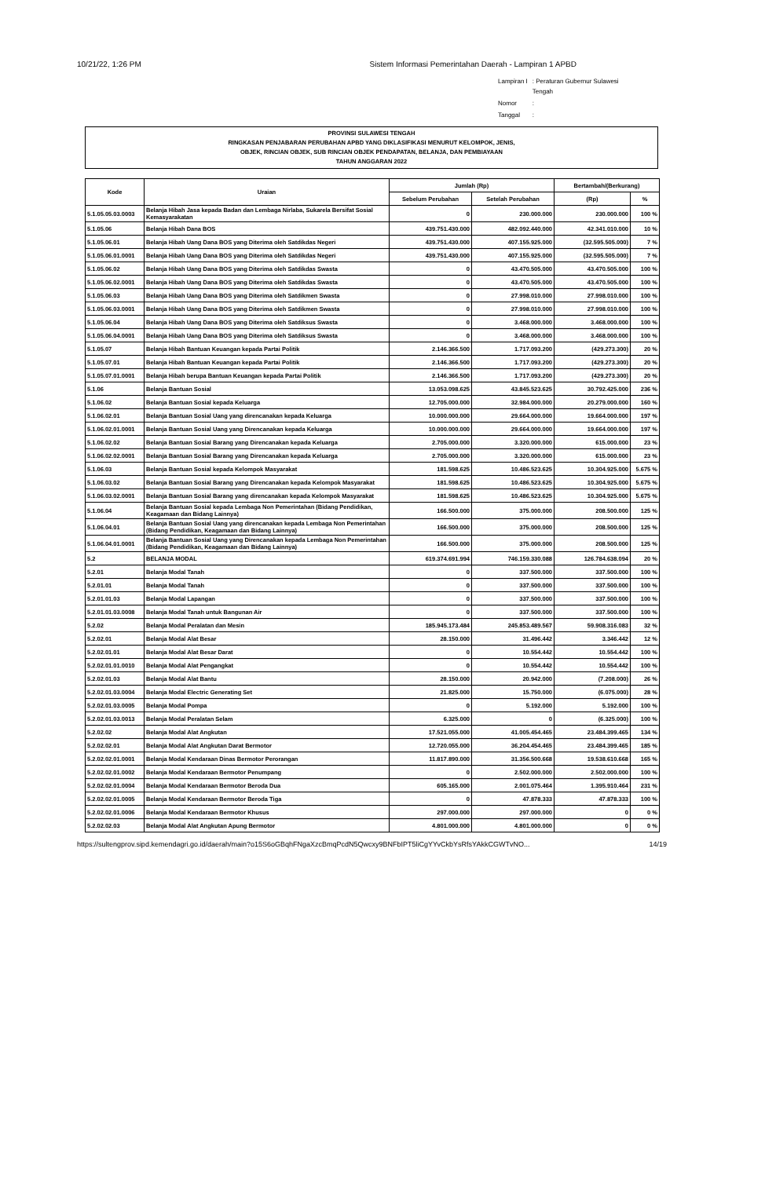10/21/22, 1:26 PM Sistem Informasi Pemerintahan Daerah - Lampiran 1 APBD
| Lampiran I | : Peraturan Gubernur Sulawesi Tengah |
| Nomor | : |
| Tanggal | : |
PROVINSI SULAWESI TENGAH
RINGKASAN PENJABARAN PERUBAHAN APBD YANG DIKLASIFIKASI MENURUT KELOMPOK, JENIS,
OBJEK, RINCIAN OBJEK, SUB RINCIAN OBJEK PENDAPATAN, BELANJA, DAN PEMBIAYAAN
TAHUN ANGGARAN 2022
| Kode | Uraian | Jumlah (Rp) | | Bertambah/(Berkurang) | |
| --- | --- | --- | --- | --- | --- |
| | | Sebelum Perubahan | Setelah Perubahan | (Rp) | % |
| 5.1.05.05.03.0003 | Belanja Hibah Jasa kepada Badan dan Lembaga Nirlaba, Sukarela Bersifat Sosial Kemasyarakatan | 0 | 230.000.000 | 230.000.000 | 100 % |
| 5.1.05.06 | Belanja Hibah Dana BOS | 439.751.430.000 | 482.092.440.000 | 42.341.010.000 | 10 % |
| 5.1.05.06.01 | Belanja Hibah Uang Dana BOS yang Diterima oleh Satdikdas Negeri | 439.751.430.000 | 407.155.925.000 | (32.595.505.000) | 7 % |
| 5.1.05.06.01.0001 | Belanja Hibah Uang Dana BOS yang Diterima oleh Satdikdas Negeri | 439.751.430.000 | 407.155.925.000 | (32.595.505.000) | 7 % |
| 5.1.05.06.02 | Belanja Hibah Uang Dana BOS yang Diterima oleh Satdikdas Swasta | 0 | 43.470.505.000 | 43.470.505.000 | 100 % |
| 5.1.05.06.02.0001 | Belanja Hibah Uang Dana BOS yang Diterima oleh Satdikdas Swasta | 0 | 43.470.505.000 | 43.470.505.000 | 100 % |
| 5.1.05.06.03 | Belanja Hibah Uang Dana BOS yang Diterima oleh Satdikmen Swasta | 0 | 27.998.010.000 | 27.998.010.000 | 100 % |
| 5.1.05.06.03.0001 | Belanja Hibah Uang Dana BOS yang Diterima oleh Satdikmen Swasta | 0 | 27.998.010.000 | 27.998.010.000 | 100 % |
| 5.1.05.06.04 | Belanja Hibah Uang Dana BOS yang Diterima oleh Satdiksus Swasta | 0 | 3.468.000.000 | 3.468.000.000 | 100 % |
| 5.1.05.06.04.0001 | Belanja Hibah Uang Dana BOS yang Diterima oleh Satdiksus Swasta | 0 | 3.468.000.000 | 3.468.000.000 | 100 % |
| 5.1.05.07 | Belanja Hibah Bantuan Keuangan kepada Partai Politik | 2.146.366.500 | 1.717.093.200 | (429.273.300) | 20 % |
| 5.1.05.07.01 | Belanja Hibah Bantuan Keuangan kepada Partai Politik | 2.146.366.500 | 1.717.093.200 | (429.273.300) | 20 % |
| 5.1.05.07.01.0001 | Belanja Hibah berupa Bantuan Keuangan kepada Partai Politik | 2.146.366.500 | 1.717.093.200 | (429.273.300) | 20 % |
| 5.1.06 | Belanja Bantuan Sosial | 13.053.098.625 | 43.845.523.625 | 30.792.425.000 | 236 % |
| 5.1.06.02 | Belanja Bantuan Sosial kepada Keluarga | 12.705.000.000 | 32.984.000.000 | 20.279.000.000 | 160 % |
| 5.1.06.02.01 | Belanja Bantuan Sosial Uang yang direncanakan kepada Keluarga | 10.000.000.000 | 29.664.000.000 | 19.664.000.000 | 197 % |
| 5.1.06.02.01.0001 | Belanja Bantuan Sosial Uang yang Direncanakan kepada Keluarga | 10.000.000.000 | 29.664.000.000 | 19.664.000.000 | 197 % |
| 5.1.06.02.02 | Belanja Bantuan Sosial Barang yang Direncanakan kepada Keluarga | 2.705.000.000 | 3.320.000.000 | 615.000.000 | 23 % |
| 5.1.06.02.02.0001 | Belanja Bantuan Sosial Barang yang Direncanakan kepada Keluarga | 2.705.000.000 | 3.320.000.000 | 615.000.000 | 23 % |
| 5.1.06.03 | Belanja Bantuan Sosial kepada Kelompok Masyarakat | 181.598.625 | 10.486.523.625 | 10.304.925.000 | 5.675 % |
| 5.1.06.03.02 | Belanja Bantuan Sosial Barang yang Direncanakan kepada Kelompok Masyarakat | 181.598.625 | 10.486.523.625 | 10.304.925.000 | 5.675 % |
| 5.1.06.03.02.0001 | Belanja Bantuan Sosial Barang yang direncanakan kepada Kelompok Masyarakat | 181.598.625 | 10.486.523.625 | 10.304.925.000 | 5.675 % |
| 5.1.06.04 | Belanja Bantuan Sosial kepada Lembaga Non Pemerintahan (Bidang Pendidikan, Keagamaan dan Bidang Lainnya) | 166.500.000 | 375.000.000 | 208.500.000 | 125 % |
| 5.1.06.04.01 | Belanja Bantuan Sosial Uang yang direncanakan kepada Lembaga Non Pemerintahan (Bidang Pendidikan, Keagamaan dan Bidang Lainnya) | 166.500.000 | 375.000.000 | 208.500.000 | 125 % |
| 5.1.06.04.01.0001 | Belanja Bantuan Sosial Uang yang Direncanakan kepada Lembaga Non Pemerintahan (Bidang Pendidikan, Keagamaan dan Bidang Lainnya) | 166.500.000 | 375.000.000 | 208.500.000 | 125 % |
| 5.2 | BELANJA MODAL | 619.374.691.994 | 746.159.330.088 | 126.784.638.094 | 20 % |
| 5.2.01 | Belanja Modal Tanah | 0 | 337.500.000 | 337.500.000 | 100 % |
| 5.2.01.01 | Belanja Modal Tanah | 0 | 337.500.000 | 337.500.000 | 100 % |
| 5.2.01.01.03 | Belanja Modal Lapangan | 0 | 337.500.000 | 337.500.000 | 100 % |
| 5.2.01.01.03.0008 | Belanja Modal Tanah untuk Bangunan Air | 0 | 337.500.000 | 337.500.000 | 100 % |
| 5.2.02 | Belanja Modal Peralatan dan Mesin | 185.945.173.484 | 245.853.489.567 | 59.908.316.083 | 32 % |
| 5.2.02.01 | Belanja Modal Alat Besar | 28.150.000 | 31.496.442 | 3.346.442 | 12 % |
| 5.2.02.01.01 | Belanja Modal Alat Besar Darat | 0 | 10.554.442 | 10.554.442 | 100 % |
| 5.2.02.01.01.0010 | Belanja Modal Alat Pengangkat | 0 | 10.554.442 | 10.554.442 | 100 % |
| 5.2.02.01.03 | Belanja Modal Alat Bantu | 28.150.000 | 20.942.000 | (7.208.000) | 26 % |
| 5.2.02.01.03.0004 | Belanja Modal Electric Generating Set | 21.825.000 | 15.750.000 | (6.075.000) | 28 % |
| 5.2.02.01.03.0005 | Belanja Modal Pompa | 0 | 5.192.000 | 5.192.000 | 100 % |
| 5.2.02.01.03.0013 | Belanja Modal Peralatan Selam | 6.325.000 | 0 | (6.325.000) | 100 % |
| 5.2.02.02 | Belanja Modal Alat Angkutan | 17.521.055.000 | 41.005.454.465 | 23.484.399.465 | 134 % |
| 5.2.02.02.01 | Belanja Modal Alat Angkutan Darat Bermotor | 12.720.055.000 | 36.204.454.465 | 23.484.399.465 | 185 % |
| 5.2.02.02.01.0001 | Belanja Modal Kendaraan Dinas Bermotor Perorangan | 11.817.890.000 | 31.356.500.668 | 19.538.610.668 | 165 % |
| 5.2.02.02.01.0002 | Belanja Modal Kendaraan Bermotor Penumpang | 0 | 2.502.000.000 | 2.502.000.000 | 100 % |
| 5.2.02.02.01.0004 | Belanja Modal Kendaraan Bermotor Beroda Dua | 605.165.000 | 2.001.075.464 | 1.395.910.464 | 231 % |
| 5.2.02.02.01.0005 | Belanja Modal Kendaraan Bermotor Beroda Tiga | 0 | 47.878.333 | 47.878.333 | 100 % |
| 5.2.02.02.01.0006 | Belanja Modal Kendaraan Bermotor Khusus | 297.000.000 | 297.000.000 | 0 | 0 % |
| 5.2.02.02.03 | Belanja Modal Alat Angkutan Apung Bermotor | 4.801.000.000 | 4.801.000.000 | 0 | 0 % |
https://sultengprov.sipd.kemendagri.go.id/daerah/main?o15S6oGBqhFNgaXzcBmqPcdN5Qwcxy9BNFbIPT5liCgYYvCkbYsRfsYAkkCGWTvNO... 14/19